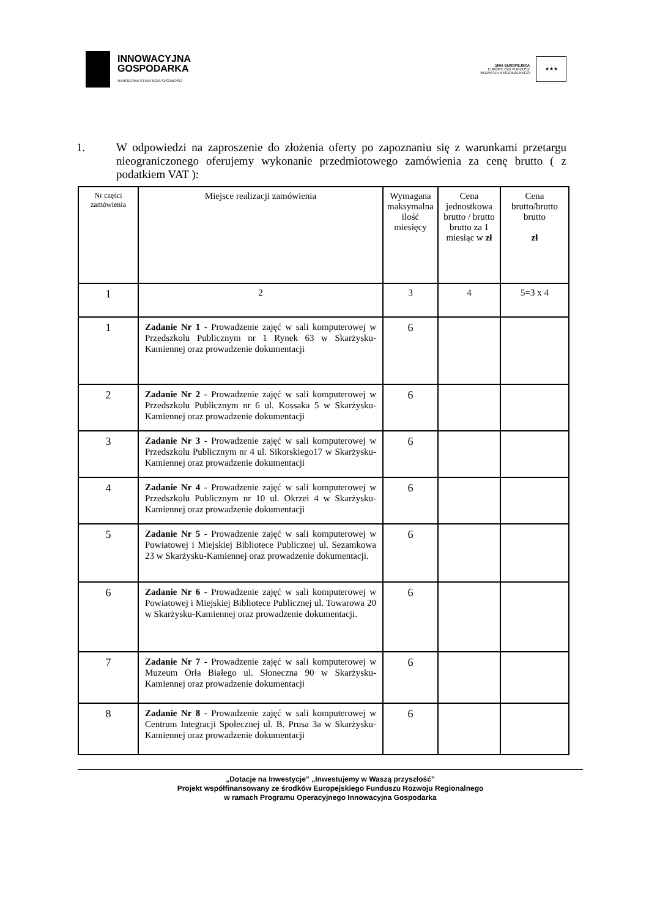INNOWACYJNA
GOSPODARKA
NARODOWA STRATEGIA SPÓJNOŚCI
UNIA EUROPEJSKA
EUROPEJSKI FUNDUSZ
ROZWOJU REGIONALNEGO
★★★
1. W odpowiedzi na zaproszenie do złożenia oferty po zapoznaniu się z warunkami przetargu nieograniczonego oferujemy wykonanie przedmiotowego zamówienia za cenę brutto ( z podatkiem VAT ):
| Nr części zamówienia | Miejsce realizacji zamówienia | Wymagana maksymalna ilość miesięcy | Cena jednostkowa brutto / brutto brutto za 1 miesiąc w zł | Cena brutto/brutto brutto zł |
| --- | --- | --- | --- | --- |
| 1 | 2 | 3 | 4 | 5=3 x 4 |
| 1 | Zadanie Nr 1 - Prowadzenie zajęć w sali komputerowej w Przedszkolu Publicznym nr 1 Rynek 63 w Skarżysku-Kamiennej oraz prowadzenie dokumentacji | 6 | | |
| 2 | Zadanie Nr 2 - Prowadzenie zajęć w sali komputerowej w Przedszkolu Publicznym nr 6 ul. Kossaka 5 w Skarżysku-Kamiennej oraz prowadzenie dokumentacji | 6 | | |
| 3 | Zadanie Nr 3 - Prowadzenie zajęć w sali komputerowej w Przedszkolu Publicznym nr 4 ul. Sikorskiego17 w Skarżysku-Kamiennej oraz prowadzenie dokumentacji | 6 | | |
| 4 | Zadanie Nr 4 - Prowadzenie zajęć w sali komputerowej w Przedszkolu Publicznym nr 10 ul. Okrzei 4 w Skarżysku-Kamiennej oraz prowadzenie dokumentacji | 6 | | |
| 5 | Zadanie Nr 5 - Prowadzenie zajęć w sali komputerowej w Powiatowej i Miejskiej Bibliotece Publicznej ul. Sezamkowa 23 w Skarżysku-Kamiennej oraz prowadzenie dokumentacji. | 6 | | |
| 6 | Zadanie Nr 6 - Prowadzenie zajęć w sali komputerowej w Powiatowej i Miejskiej Bibliotece Publicznej ul. Towarowa 20 w Skarżysku-Kamiennej oraz prowadzenie dokumentacji. | 6 | | |
| 7 | Zadanie Nr 7 - Prowadzenie zajęć w sali komputerowej w Muzeum Orła Białego ul. Słoneczna 90 w Skarżysku-Kamiennej oraz prowadzenie dokumentacji | 6 | | |
| 8 | Zadanie Nr 8 - Prowadzenie zajęć w sali komputerowej w Centrum Integracji Społecznej ul. B. Prusa 3a w Skarżysku-Kamiennej oraz prowadzenie dokumentacji | 6 | | |
„Dotacje na Inwestycje” „Inwestujemy w Waszą przyszłość”
Projekt współfinansowany ze środków Europejskiego Funduszu Rozwoju Regionalnego
w ramach Programu Operacyjnego Innowacyjna Gospodarka